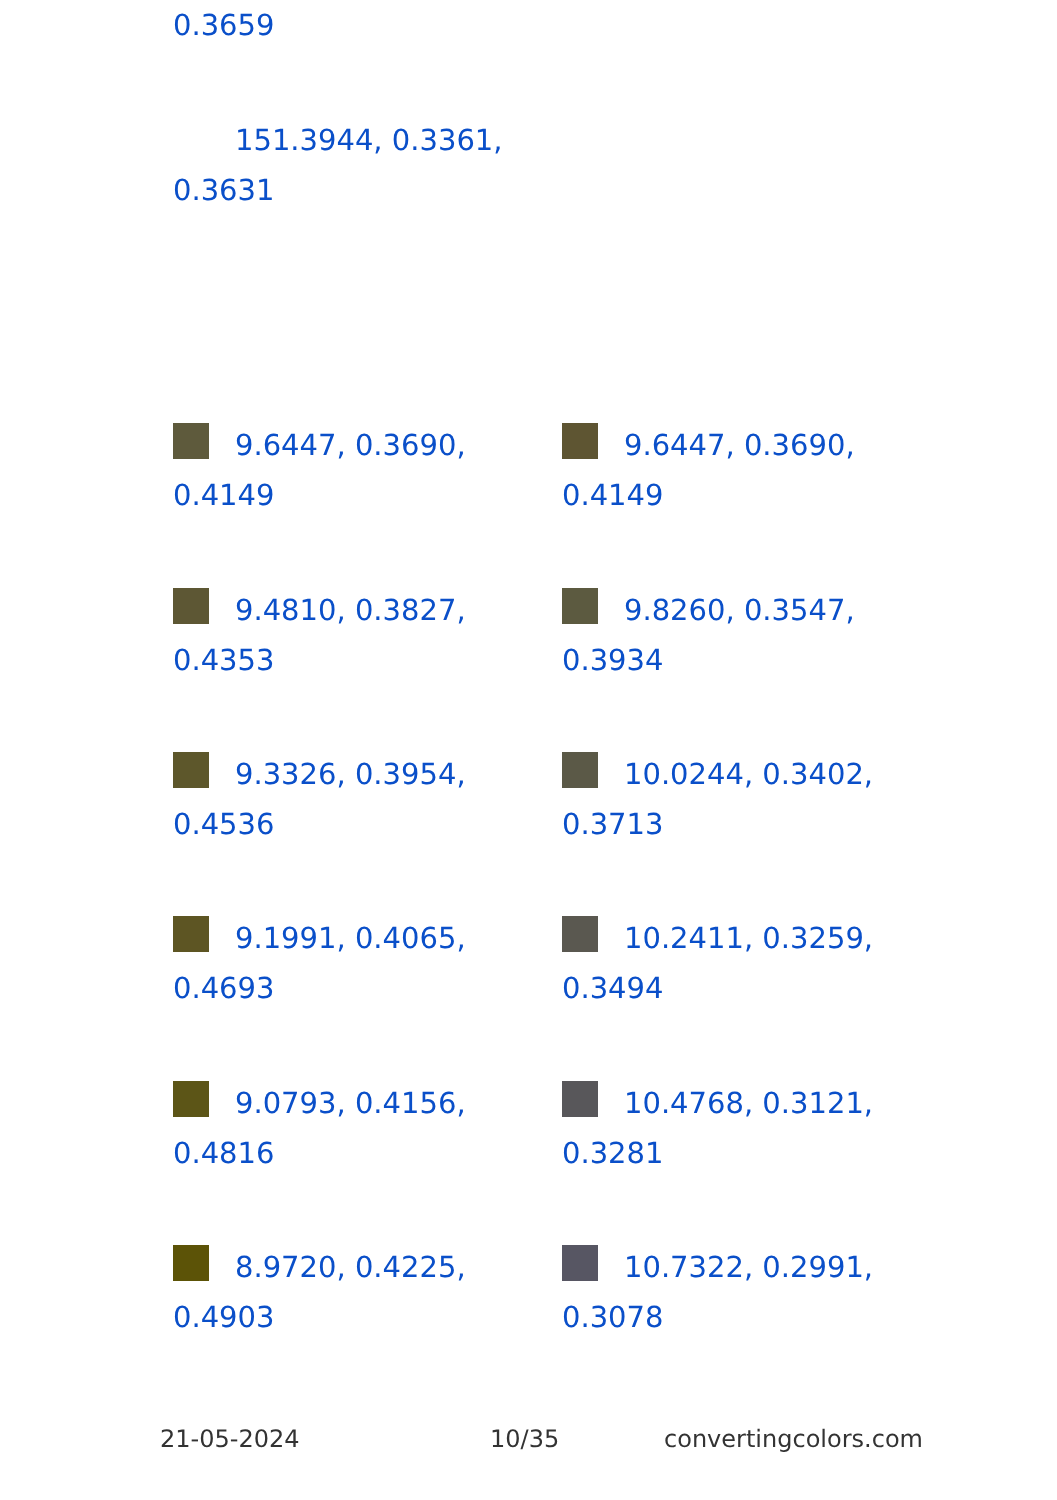0.3659
151.3944, 0.3361, 0.3631
9.6447, 0.3690, 0.4149
9.6447, 0.3690, 0.4149
9.4810, 0.3827, 0.4353
9.8260, 0.3547, 0.3934
9.3326, 0.3954, 0.4536
10.0244, 0.3402, 0.3713
9.1991, 0.4065, 0.4693
10.2411, 0.3259, 0.3494
9.0793, 0.4156, 0.4816
10.4768, 0.3121, 0.3281
8.9720, 0.4225, 0.4903
10.7322, 0.2991, 0.3078
21-05-2024 10/35 convertingcolors.com